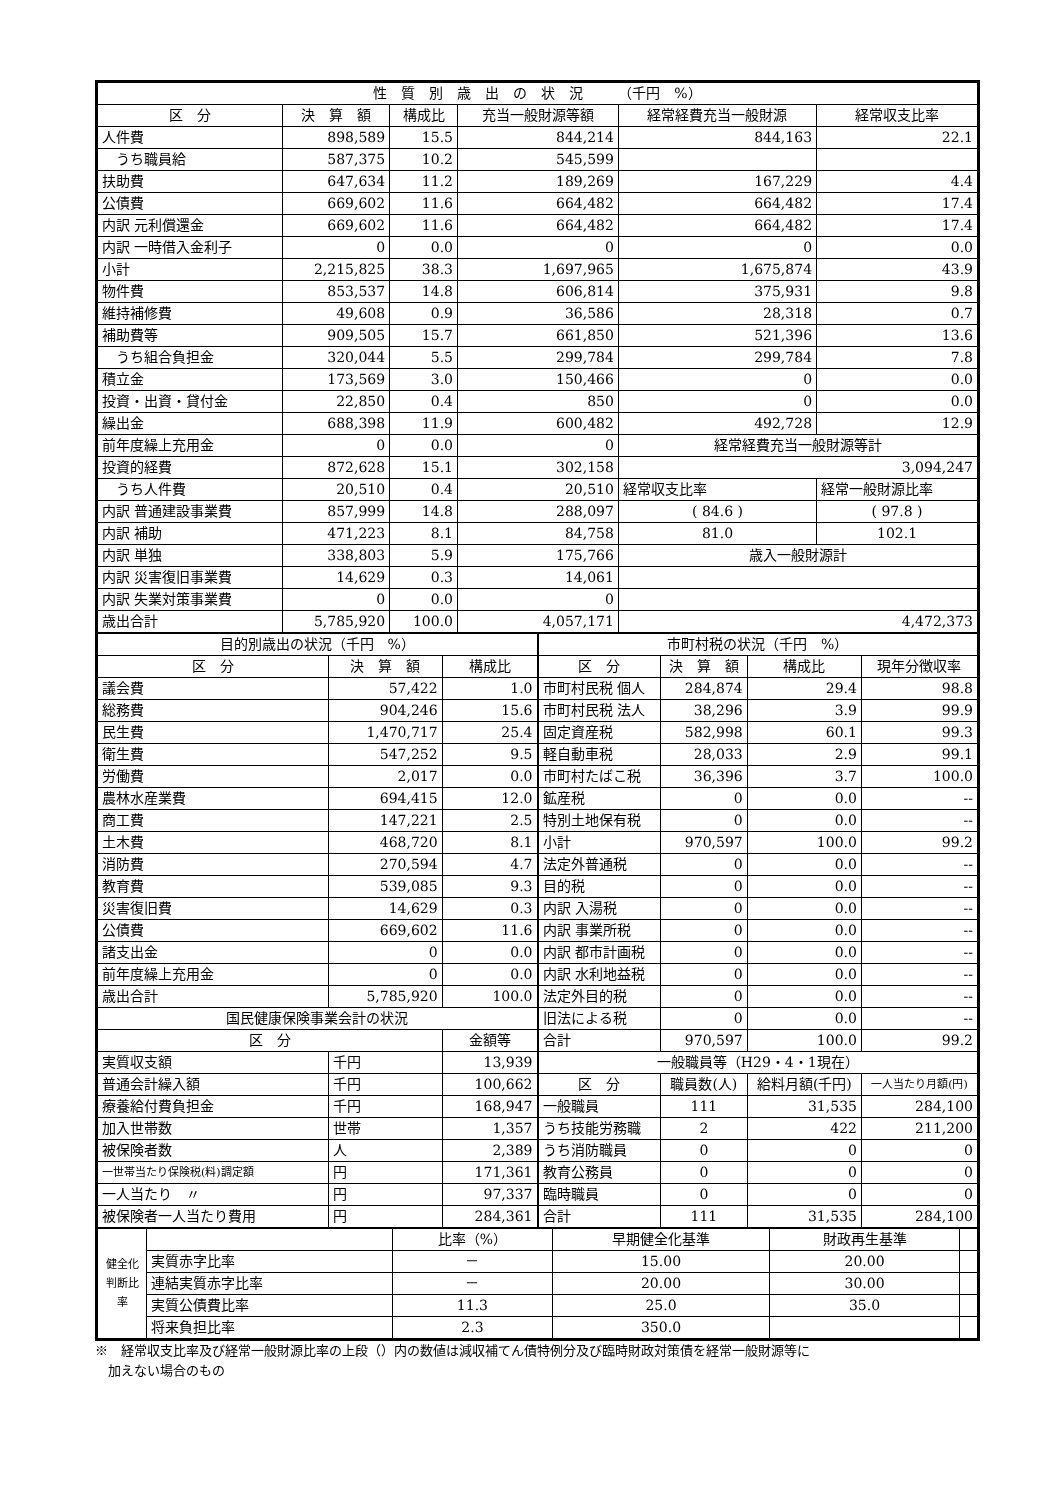| 性 質 別 歳 出 の 状 況 （千円 %） | | | | | |
| --- | --- | --- | --- | --- | --- |
| 区 分 | 決 算 額 | 構成比 | 充当一般財源等額 | 経常経費充当一般財源 | 経常収支比率 |
| 人件費 | 898,589 | 15.5 | 844,214 | 844,163 | 22.1 |
| うち職員給 | 587,375 | 10.2 | 545,599 | | |
| 扶助費 | 647,634 | 11.2 | 189,269 | 167,229 | 4.4 |
| 公債費 | 669,602 | 11.6 | 664,482 | 664,482 | 17.4 |
| 内訳 元利償還金 | 669,602 | 11.6 | 664,482 | 664,482 | 17.4 |
| 内訳 一時借入金利子 | 0 | 0.0 | 0 | 0 | 0.0 |
| 小計 | 2,215,825 | 38.3 | 1,697,965 | 1,675,874 | 43.9 |
| 物件費 | 853,537 | 14.8 | 606,814 | 375,931 | 9.8 |
| 維持補修費 | 49,608 | 0.9 | 36,586 | 28,318 | 0.7 |
| 補助費等 | 909,505 | 15.7 | 661,850 | 521,396 | 13.6 |
| うち組合負担金 | 320,044 | 5.5 | 299,784 | 299,784 | 7.8 |
| 積立金 | 173,569 | 3.0 | 150,466 | 0 | 0.0 |
| 投資・出資・貸付金 | 22,850 | 0.4 | 850 | 0 | 0.0 |
| 繰出金 | 688,398 | 11.9 | 600,482 | 492,728 | 12.9 |
| 前年度繰上充用金 | 0 | 0.0 | 0 | 経常経費充当一般財源等計 | |
| 投資的経費 | 872,628 | 15.1 | 302,158 | 3,094,247 | |
| うち人件費 | 20,510 | 0.4 | 20,510 | 経常収支比率 | 経常一般財源比率 |
| 内訳 普通建設事業費 | 857,999 | 14.8 | 288,097 | ( 84.6 ) | ( 97.8 ) |
| 内訳 補助 | 471,223 | 8.1 | 84,758 | 81.0 | 102.1 |
| 内訳 単独 | 338,803 | 5.9 | 175,766 | 歳入一般財源計 | |
| 内訳 災害復旧事業費 | 14,629 | 0.3 | 14,061 | | |
| 内訳 失業対策事業費 | 0 | 0.0 | 0 | | |
| 歳出合計 | 5,785,920 | 100.0 | 4,057,171 | 4,472,373 | |
| 目的別歳出の状況（千円 %） | | |
| --- | --- | --- |
| 区 分 | 決 算 額 | 構成比 |
| 議会費 | 57,422 | 1.0 |
| 総務費 | 904,246 | 15.6 |
| 民生費 | 1,470,717 | 25.4 |
| 衛生費 | 547,252 | 9.5 |
| 労働費 | 2,017 | 0.0 |
| 農林水産業費 | 694,415 | 12.0 |
| 商工費 | 147,221 | 2.5 |
| 土木費 | 468,720 | 8.1 |
| 消防費 | 270,594 | 4.7 |
| 教育費 | 539,085 | 9.3 |
| 災害復旧費 | 14,629 | 0.3 |
| 公債費 | 669,602 | 11.6 |
| 諸支出金 | 0 | 0.0 |
| 前年度繰上充用金 | 0 | 0.0 |
| 歳出合計 | 5,785,920 | 100.0 |
| 国民健康保険事業会計の状況 | | |
| 区 分 | | 金額等 |
| 実質収支額 | 千円 | 13,939 |
| 普通会計繰入額 | 千円 | 100,662 |
| 療養給付費負担金 | 千円 | 168,947 |
| 加入世帯数 | 世帯 | 1,357 |
| 被保険者数 | 人 | 2,389 |
| 一世帯当たり保険税(料)調定額 | 円 | 171,361 |
| 一人当たり 〃 | 円 | 97,337 |
| 被保険者一人当たり費用 | 円 | 284,361 |
| 市町村税の状況（千円 %） | | | | |
| --- | --- | --- | --- | --- |
| 区 分 | 決 算 額 | 構成比 | 現年分徴収率 | |
| 市町村民税 個人 | 284,874 | 29.4 | 98.8 | |
| 市町村民税 法人 | 38,296 | 3.9 | 99.9 | |
| 固定資産税 | 582,998 | 60.1 | 99.3 | |
| 軽自動車税 | 28,033 | 2.9 | 99.1 | |
| 市町村たばこ税 | 36,396 | 3.7 | 100.0 | |
| 鉱産税 | 0 | 0.0 | -- | |
| 特別土地保有税 | 0 | 0.0 | -- | |
| 小計 | 970,597 | 100.0 | 99.2 | |
| 法定外普通税 | 0 | 0.0 | -- | |
| 目的税 | 0 | 0.0 | -- | |
| 内訳 入湯税 | 0 | 0.0 | -- | |
| 内訳 事業所税 | 0 | 0.0 | -- | |
| 内訳 都市計画税 | 0 | 0.0 | -- | |
| 内訳 水利地益税 | 0 | 0.0 | -- | |
| 法定外目的税 | 0 | 0.0 | -- | |
| 旧法による税 | 0 | 0.0 | -- | |
| 合計 | 970,597 | 100.0 | 99.2 | |
| 一般職員等（H29・4・1現在） | | | | |
| 区 分 | 職員数(人) | 給料月額(千円) | | 一人当たり月額(円) |
| 一般職員 | 111 | 31,535 | | 284,100 |
| うち技能労務職 | 2 | 422 | | 211,200 |
| うち消防職員 | 0 | 0 | | 0 |
| 教育公務員 | 0 | 0 | | 0 |
| 臨時職員 | 0 | 0 | | 0 |
| 合計 | 111 | 31,535 | | 284,100 |
| 健全化判断比率 | | 比率（%） | 早期健全化基準 | 財政再生基準 | |
| | 実質赤字比率 | － | 15.00 | 20.00 | |
| | 連結実質赤字比率 | － | 20.00 | 30.00 | |
| | 実質公債費比率 | 11.3 | 25.0 | 35.0 | |
| | 将来負担比率 | 2.3 | 350.0 | | |
※　経常収支比率及び経常一般財源比率の上段（）内の数値は減収補てん債特例分及び臨時財政対策債を経常一般財源等に
　加えない場合のもの